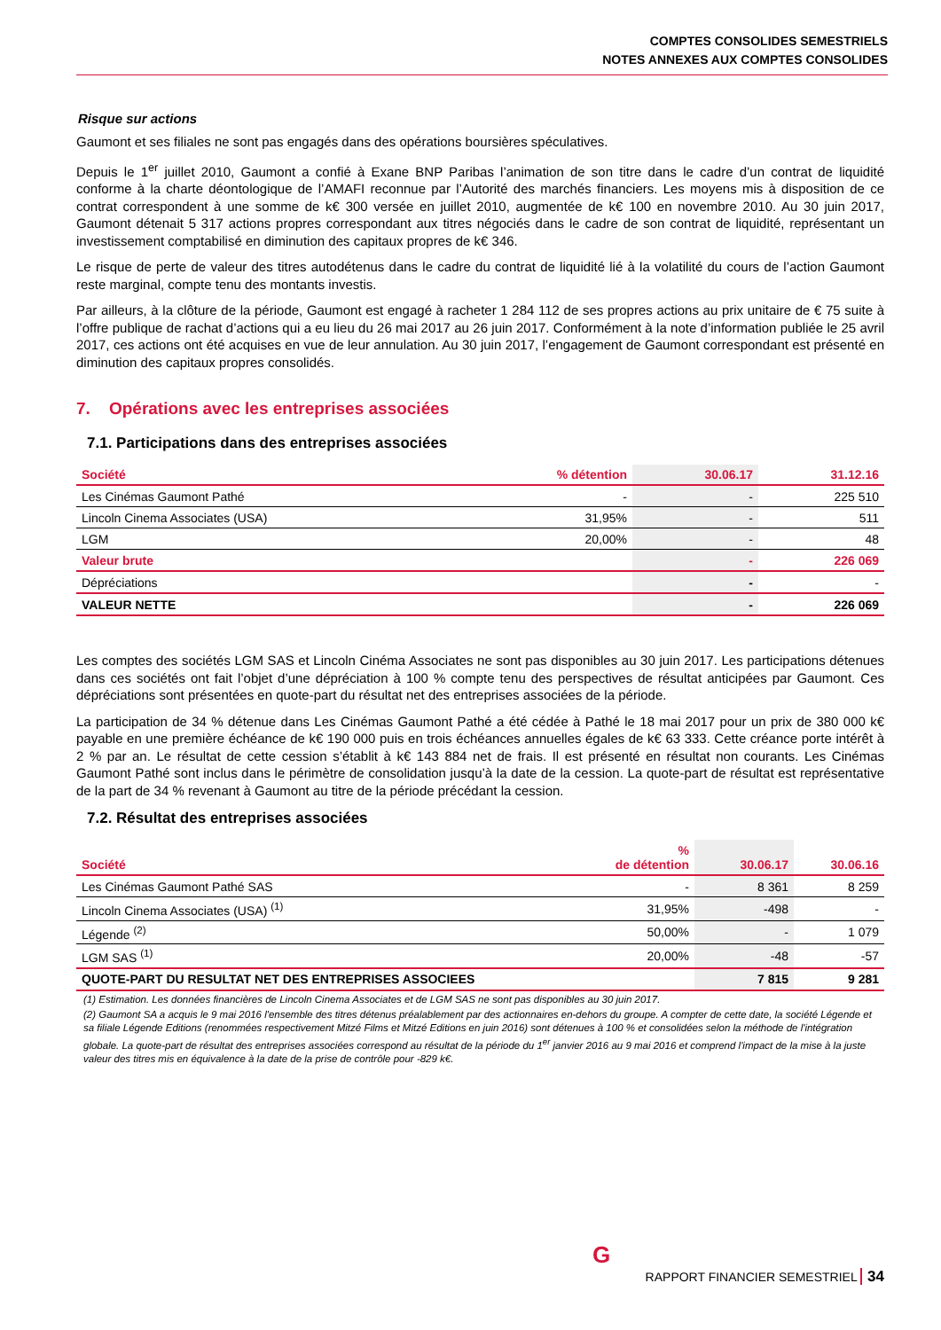COMPTES CONSOLIDES SEMESTRIELS
NOTES ANNEXES AUX COMPTES CONSOLIDES
Risque sur actions
Gaumont et ses filiales ne sont pas engagés dans des opérations boursières spéculatives.
Depuis le 1<sup>er</sup> juillet 2010, Gaumont a confié à Exane BNP Paribas l’animation de son titre dans le cadre d’un contrat de liquidité conforme à la charte déontologique de l’AMAFI reconnue par l’Autorité des marchés financiers. Les moyens mis à disposition de ce contrat correspondent à une somme de k€ 300 versée en juillet 2010, augmentée de k€ 100 en novembre 2010. Au 30 juin 2017, Gaumont détenait 5 317 actions propres correspondant aux titres négociés dans le cadre de son contrat de liquidité, représentant un investissement comptabilisé en diminution des capitaux propres de k€ 346.
Le risque de perte de valeur des titres autodétenus dans le cadre du contrat de liquidité lié à la volatilité du cours de l’action Gaumont reste marginal, compte tenu des montants investis.
Par ailleurs, à la clôture de la période, Gaumont est engagé à racheter 1 284 112 de ses propres actions au prix unitaire de € 75 suite à l’offre publique de rachat d’actions qui a eu lieu du 26 mai 2017 au 26 juin 2017. Conformément à la note d’information publiée le 25 avril 2017, ces actions ont été acquises en vue de leur annulation. Au 30 juin 2017, l’engagement de Gaumont correspondant est présenté en diminution des capitaux propres consolidés.
7. Opérations avec les entreprises associées
7.1. Participations dans des entreprises associées
| Société | % détention | 30.06.17 | 31.12.16 |
| --- | --- | --- | --- |
| Les Cinémas Gaumont Pathé | - | - | 225 510 |
| Lincoln Cinema Associates (USA) | 31,95% | - | 511 |
| LGM | 20,00% | - | 48 |
| Valeur brute | | - | 226 069 |
| Dépréciations | | - | - |
| VALEUR NETTE | | - | 226 069 |
Les comptes des sociétés LGM SAS et Lincoln Cinéma Associates ne sont pas disponibles au 30 juin 2017. Les participations détenues dans ces sociétés ont fait l’objet d’une dépréciation à 100 % compte tenu des perspectives de résultat anticipées par Gaumont. Ces dépréciations sont présentées en quote-part du résultat net des entreprises associées de la période.
La participation de 34 % détenue dans Les Cinémas Gaumont Pathé a été cédée à Pathé le 18 mai 2017 pour un prix de 380 000 k€ payable en une première échéance de k€ 190 000 puis en trois échéances annuelles égales de k€ 63 333. Cette créance porte intérêt à 2 % par an. Le résultat de cette cession s’établit à k€ 143 884 net de frais. Il est présenté en résultat non courants. Les Cinémas Gaumont Pathé sont inclus dans le périmètre de consolidation jusqu’à la date de la cession. La quote-part de résultat est représentative de la part de 34 % revenant à Gaumont au titre de la période précédant la cession.
7.2. Résultat des entreprises associées
| Société | % de détention | 30.06.17 | 30.06.16 |
| --- | --- | --- | --- |
| Les Cinémas Gaumont Pathé SAS | - | 8 361 | 8 259 |
| Lincoln Cinema Associates (USA) <sup>(1)</sup> | 31,95% | -498 | - |
| Légende <sup>(2)</sup> | 50,00% | - | 1 079 |
| LGM SAS <sup>(1)</sup> | 20,00% | -48 | -57 |
| QUOTE-PART DU RESULTAT NET DES ENTREPRISES ASSOCIEES | | 7 815 | 9 281 |
(1) Estimation. Les données financières de Lincoln Cinema Associates et de LGM SAS ne sont pas disponibles au 30 juin 2017.
(2) Gaumont SA a acquis le 9 mai 2016 l'ensemble des titres détenus préalablement par des actionnaires en-dehors du groupe. A compter de cette date, la société Légende et sa filiale Légende Editions (renommées respectivement Mitzé Films et Mitzé Editions en juin 2016) sont détenues à 100 % et consolidées selon la méthode de l'intégration globale. La quote-part de résultat des entreprises associées correspond au résultat de la période du 1<sup>er</sup> janvier 2016 au 9 mai 2016 et comprend l'impact de la mise à la juste valeur des titres mis en équivalence à la date de la prise de contrôle pour -829 k€.
G
RAPPORT FINANCIER SEMESTRIEL 34